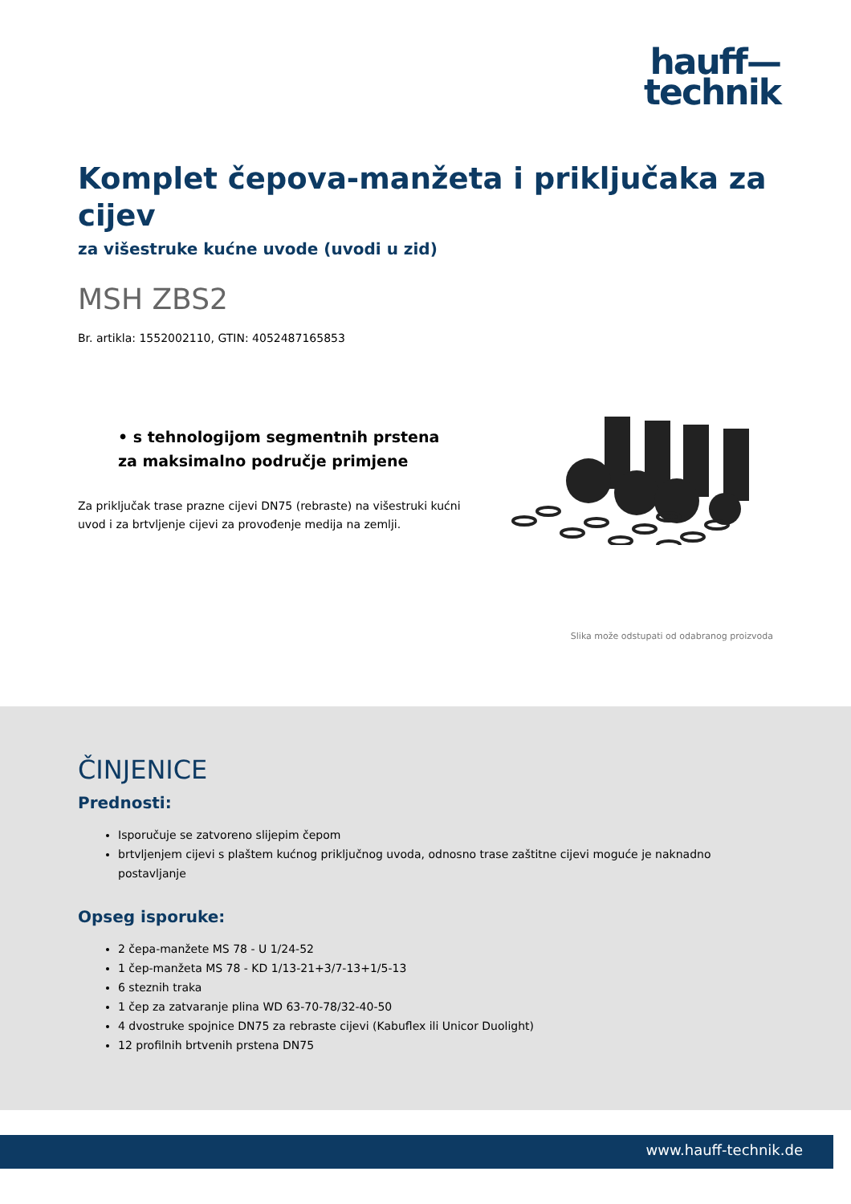hauff—
technik
Komplet čepova-manžeta i priključaka za cijev
za višestruke kućne uvode (uvodi u zid)
MSH ZBS2
Br. artikla: 1552002110, GTIN: 4052487165853
• s tehnologijom segmentnih prstena za maksimalno područje primjene
Za priključak trase prazne cijevi DN75 (rebraste) na višestruki kućni uvod i za brtvljenje cijevi za provođenje medija na zemlji.
Slika može odstupati od odabranog proizvoda
ČINJENICE
Prednosti:
Isporučuje se zatvoreno slijepim čepom
brtvljenjem cijevi s plaštem kućnog priključnog uvoda, odnosno trase zaštitne cijevi moguće je naknadno postavljanje
Opseg isporuke:
2 čepa-manžete MS 78 - U 1/24-52
1 čep-manžeta MS 78 - KD 1/13-21+3/7-13+1/5-13
6 steznih traka
1 čep za zatvaranje plina WD 63-70-78/32-40-50
4 dvostruke spojnice DN75 za rebraste cijevi (Kabuflex ili Unicor Duolight)
12 profilnih brtvenih prstena DN75
www.hauff-technik.de